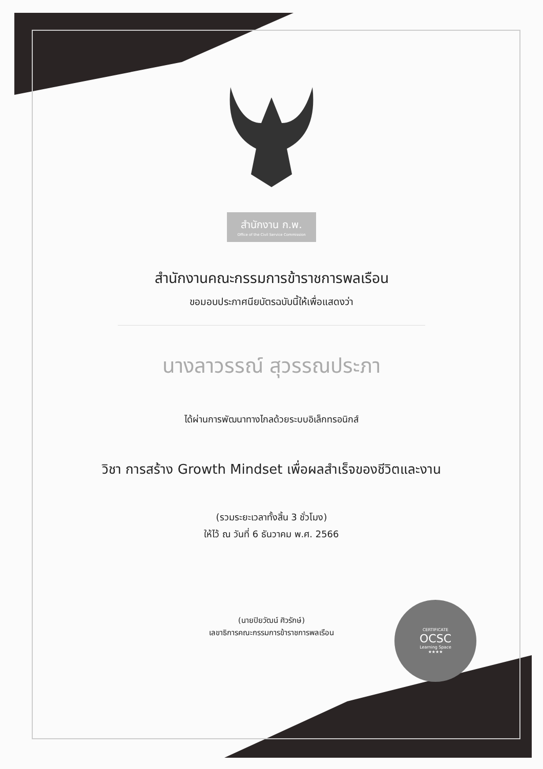สำนักงาน ก.พ. Office of the Civil Service Commission
สำนักงานคณะกรรมการข้าราชการพลเรือน
ขอมอบประกาศนียบัตรฉบับนี้ให้เพื่อแสดงว่า
นางลาวรรณ์ สุวรรณประภา
ได้ผ่านการพัฒนาทางไกลด้วยระบบอิเล็กทรอนิกส์
วิชา การสร้าง Growth Mindset เพื่อผลสำเร็จของชีวิตและงาน
(รวมระยะเวลาทั้งสิ้น 3 ชั่วโมง)
ให้ไว้ ณ วันที่ 6 ธันวาคม พ.ศ. 2566
(นายปิยวัฒน์ ศิวรักษ์)
เลขาธิการคณะกรรมการข้าราชการพลเรือน
CERTIFICATE
OCSC
Learning Space
★★★★